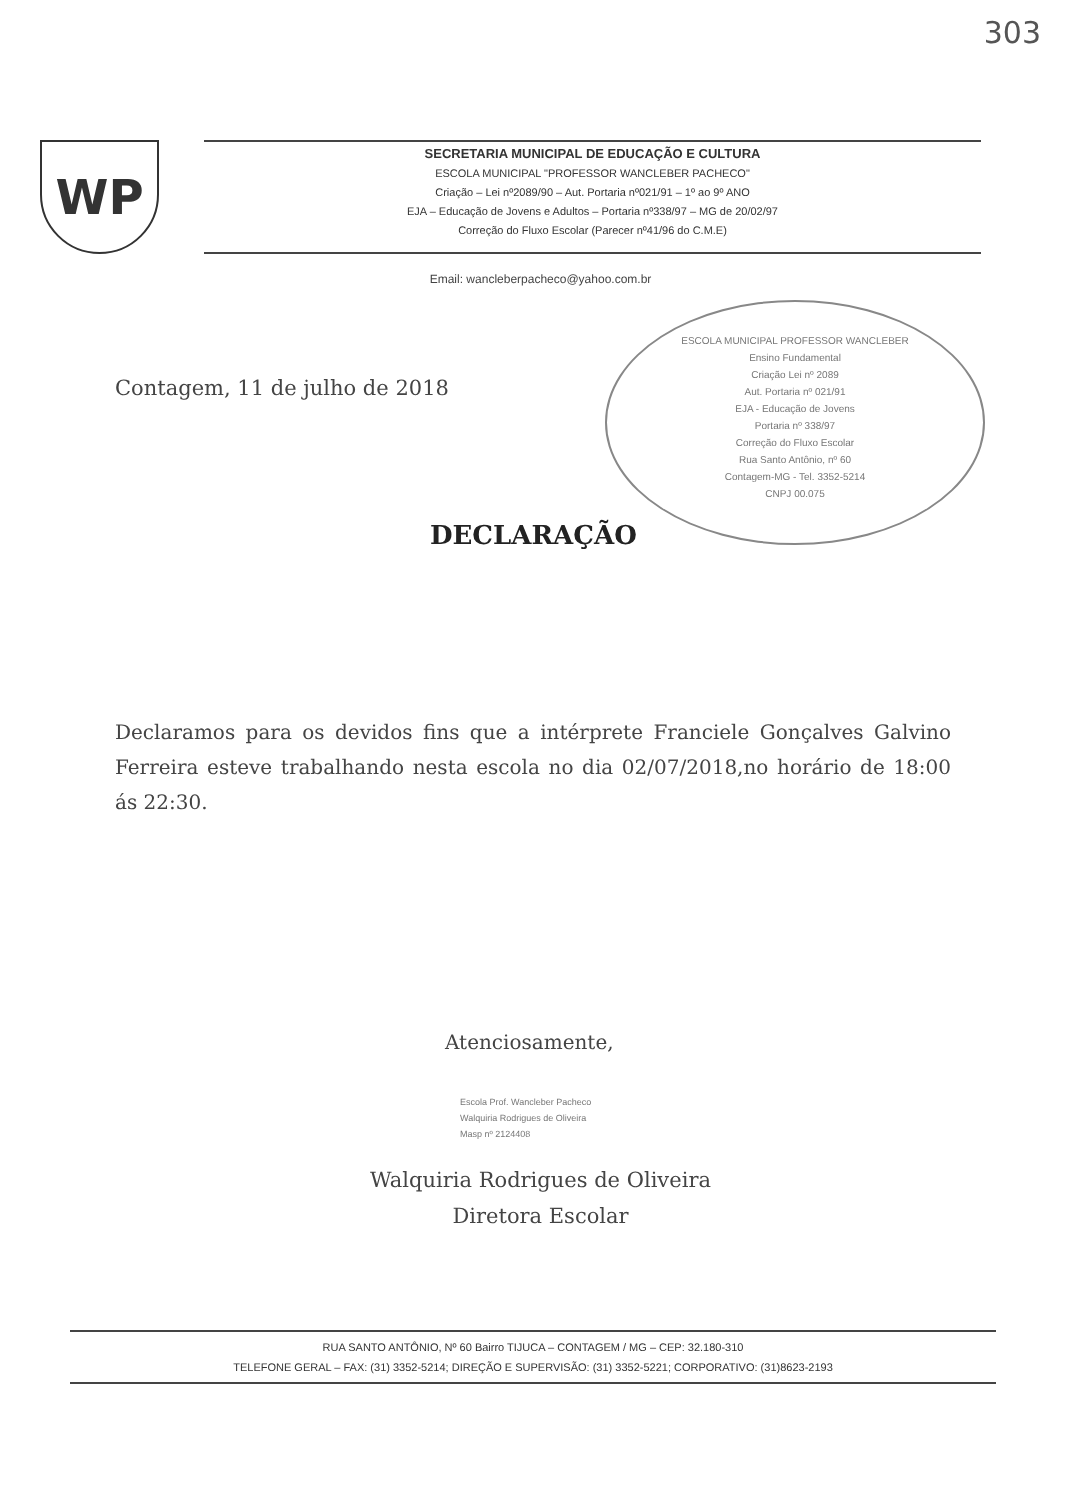303
WP
SECRETARIA MUNICIPAL DE EDUCAÇÃO E CULTURA
ESCOLA MUNICIPAL "PROFESSOR WANCLEBER PACHECO"
Criação – Lei nº2089/90 – Aut. Portaria nº021/91 – 1º ao 9º ANO
EJA – Educação de Jovens e Adultos – Portaria nº338/97 – MG de 20/02/97
Correção do Fluxo Escolar (Parecer nº41/96 do C.M.E)
Email: wancleberpacheco@yahoo.com.br
ESCOLA MUNICIPAL PROFESSOR WANCLEBER
Ensino Fundamental
Criação Lei nº 2089
Aut. Portaria nº 021/91
EJA - Educação de Jovens
Portaria nº 338/97
Correção do Fluxo Escolar
Rua Santo Antônio, nº 60
Contagem-MG - Tel. 3352-5214
CNPJ 00.075
Contagem, 11 de julho de 2018
DECLARAÇÃO
Declaramos para os devidos fins que a intérprete Franciele Gonçalves Galvino Ferreira esteve trabalhando nesta escola no dia 02/07/2018,no horário de 18:00 ás 22:30.
Atenciosamente,
Escola Prof. Wancleber Pacheco
Walquiria Rodrigues de Oliveira
Masp nº 2124408
Walquiria Rodrigues de Oliveira
Diretora Escolar
RUA SANTO ANTÔNIO, Nº 60 Bairro TIJUCA – CONTAGEM / MG – CEP: 32.180-310
TELEFONE GERAL – FAX: (31) 3352-5214; DIREÇÃO E SUPERVISÃO: (31) 3352-5221; CORPORATIVO: (31)8623-2193